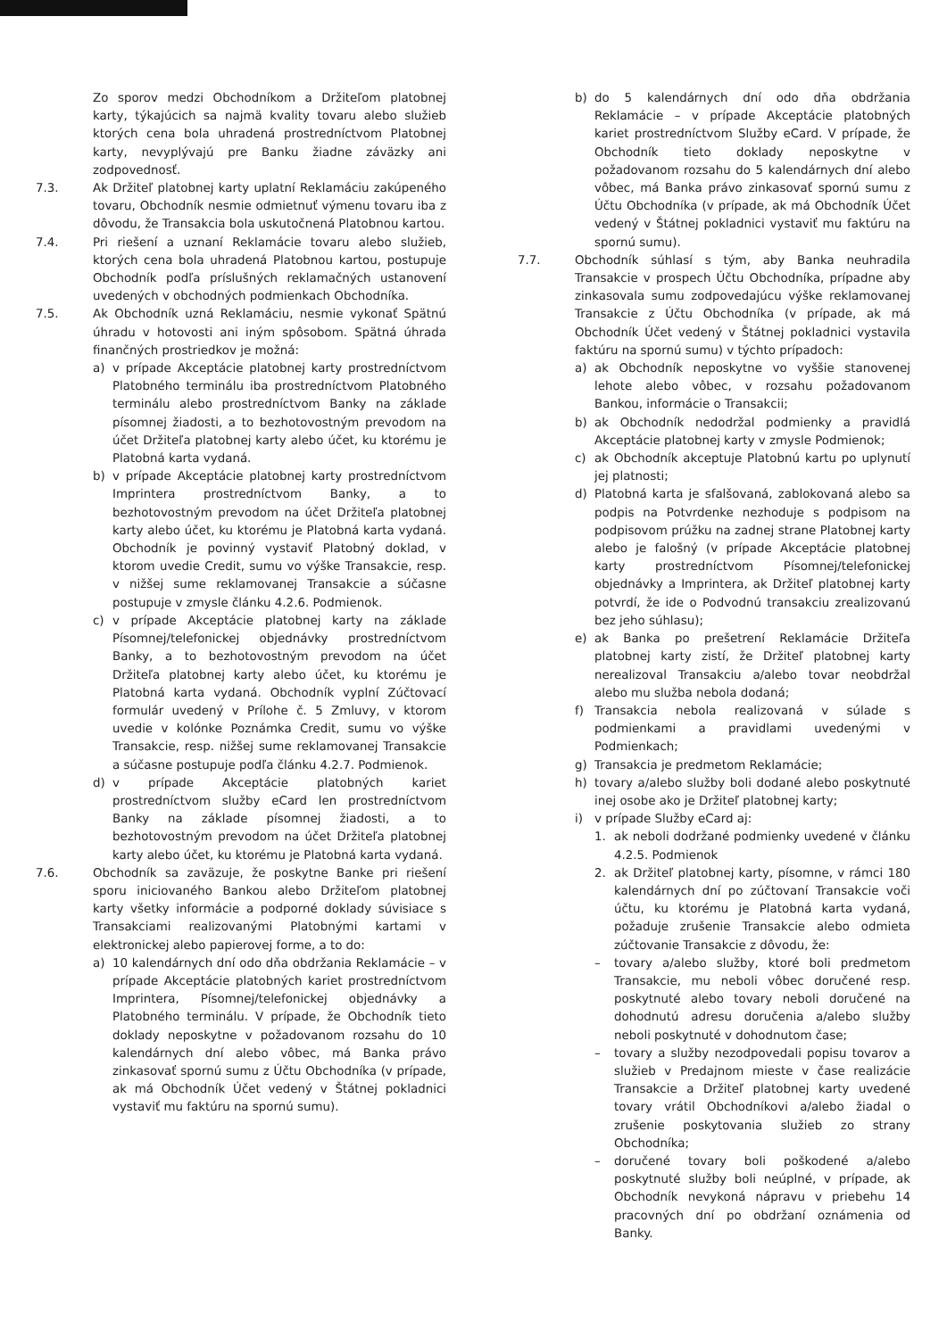Zo sporov medzi Obchodníkom a Držiteľom platobnej karty, týkajúcich sa najmä kvality tovaru alebo služieb ktorých cena bola uhradená prostredníctvom Platobnej karty, nevyplývajú pre Banku žiadne záväzky ani zodpovednosť.
7.3. Ak Držiteľ platobnej karty uplatní Reklamáciu zakúpeného tovaru, Obchodník nesmie odmietnuť výmenu tovaru iba z dôvodu, že Transakcia bola uskutočnená Platobnou kartou.
7.4. Pri riešení a uznaní Reklamácie tovaru alebo služieb, ktorých cena bola uhradená Platobnou kartou, postupuje Obchodník podľa príslušných reklamačných ustanovení uvedených v obchodných podmienkach Obchodníka.
7.5. Ak Obchodník uzná Reklamáciu, nesmie vykonať Spätnú úhradu v hotovosti ani iným spôsobom. Spätná úhrada finančných prostriedkov je možná:
a) v prípade Akceptácie platobnej karty prostredníctvom Platobného terminálu iba prostredníctvom Platobného terminálu alebo prostredníctvom Banky na základe písomnej žiadosti, a to bezhotovostným prevodom na účet Držiteľa platobnej karty alebo účet, ku ktorému je Platobná karta vydaná.
b) v prípade Akceptácie platobnej karty prostredníctvom Imprintera prostredníctvom Banky, a to bezhotovostným prevodom na účet Držiteľa platobnej karty alebo účet, ku ktorému je Platobná karta vydaná. Obchodník je povinný vystaviť Platobný doklad, v ktorom uvedie Credit, sumu vo výške Transakcie, resp. v nižšej sume reklamovanej Transakcie a súčasne postupuje v zmysle článku 4.2.6. Podmienok.
c) v prípade Akceptácie platobnej karty na základe Písomnej/telefonickej objednávky prostredníctvom Banky, a to bezhotovostným prevodom na účet Držiteľa platobnej karty alebo účet, ku ktorému je Platobná karta vydaná. Obchodník vyplní Zúčtovací formulár uvedený v Prílohe č. 5 Zmluvy, v ktorom uvedie v kolónke Poznámka Credit, sumu vo výške Transakcie, resp. nižšej sume reklamovanej Transakcie a súčasne postupuje podľa článku 4.2.7. Podmienok.
d) v prípade Akceptácie platobných kariet prostredníctvom služby eCard len prostredníctvom Banky na základe písomnej žiadosti, a to bezhotovostným prevodom na účet Držiteľa platobnej karty alebo účet, ku ktorému je Platobná karta vydaná.
7.6. Obchodník sa zaväzuje, že poskytne Banke pri riešení sporu iniciovaného Bankou alebo Držiteľom platobnej karty všetky informácie a podporné doklady súvisiace s Transakciami realizovanými Platobnými kartami v elektronickej alebo papierovej forme, a to do:
a) 10 kalendárnych dní odo dňa obdržania Reklamácie – v prípade Akceptácie platobných kariet prostredníctvom Imprintera, Písomnej/telefonickej objednávky a Platobného terminálu. V prípade, že Obchodník tieto doklady neposkytne v požadovanom rozsahu do 10 kalendárnych dní alebo vôbec, má Banka právo zinkasovať spornú sumu z Účtu Obchodníka (v prípade, ak má Obchodník Účet vedený v Štátnej pokladnici vystaviť mu faktúru na spornú sumu).
b) do 5 kalendárnych dní odo dňa obdržania Reklamácie – v prípade Akceptácie platobných kariet prostredníctvom Služby eCard. V prípade, že Obchodník tieto doklady neposkytne v požadovanom rozsahu do 5 kalendárnych dní alebo vôbec, má Banka právo zinkasovať spornú sumu z Účtu Obchodníka (v prípade, ak má Obchodník Účet vedený v Štátnej pokladnici vystaviť mu faktúru na spornú sumu).
7.7. Obchodník súhlasí s tým, aby Banka neuhradila Transakcie v prospech Účtu Obchodníka, prípadne aby zinkasovala sumu zodpovedajúcu výške reklamovanej Transakcie z Účtu Obchodníka (v prípade, ak má Obchodník Účet vedený v Štátnej pokladnici vystavila faktúru na spornú sumu) v týchto prípadoch:
a) ak Obchodník neposkytne vo vyššie stanovenej lehote alebo vôbec, v rozsahu požadovanom Bankou, informácie o Transakcii;
b) ak Obchodník nedodržal podmienky a pravidlá Akceptácie platobnej karty v zmysle Podmienok;
c) ak Obchodník akceptuje Platobnú kartu po uplynutí jej platnosti;
d) Platobná karta je sfalšovaná, zablokovaná alebo sa podpis na Potvrdenke nezhoduje s podpisom na podpisovom prúžku na zadnej strane Platobnej karty alebo je falošný (v prípade Akceptácie platobnej karty prostredníctvom Písomnej/telefonickej objednávky a Imprintera, ak Držiteľ platobnej karty potvrdí, že ide o Podvodnú transakciu zrealizovanú bez jeho súhlasu);
e) ak Banka po prešetrení Reklamácie Držiteľa platobnej karty zistí, že Držiteľ platobnej karty nerealizoval Transakciu a/alebo tovar neobdržal alebo mu služba nebola dodaná;
f) Transakcia nebola realizovaná v súlade s podmienkami a pravidlami uvedenými v Podmienkach;
g) Transakcia je predmetom Reklamácie;
h) tovary a/alebo služby boli dodané alebo poskytnuté inej osobe ako je Držiteľ platobnej karty;
i) v prípade Služby eCard aj:
1. ak neboli dodržané podmienky uvedené v článku 4.2.5. Podmienok
2. ak Držiteľ platobnej karty, písomne, v rámci 180 kalendárnych dní po zúčtovaní Transakcie voči účtu, ku ktorému je Platobná karta vydaná, požaduje zrušenie Transakcie alebo odmieta zúčtovanie Transakcie z dôvodu, že:
– tovary a/alebo služby, ktoré boli predmetom Transakcie, mu neboli vôbec doručené resp. poskytnuté alebo tovary neboli doručené na dohodnutú adresu doručenia a/alebo služby neboli poskytnuté v dohodnutom čase;
– tovary a služby nezodpovedali popisu tovarov a služieb v Predajnom mieste v čase realizácie Transakcie a Držiteľ platobnej karty uvedené tovary vrátil Obchodníkovi a/alebo žiadal o zrušenie poskytovania služieb zo strany Obchodníka;
– doručené tovary boli poškodené a/alebo poskytnuté služby boli neúplné, v prípade, ak Obchodník nevykoná nápravu v priebehu 14 pracovných dní po obdržaní oznámenia od Banky.